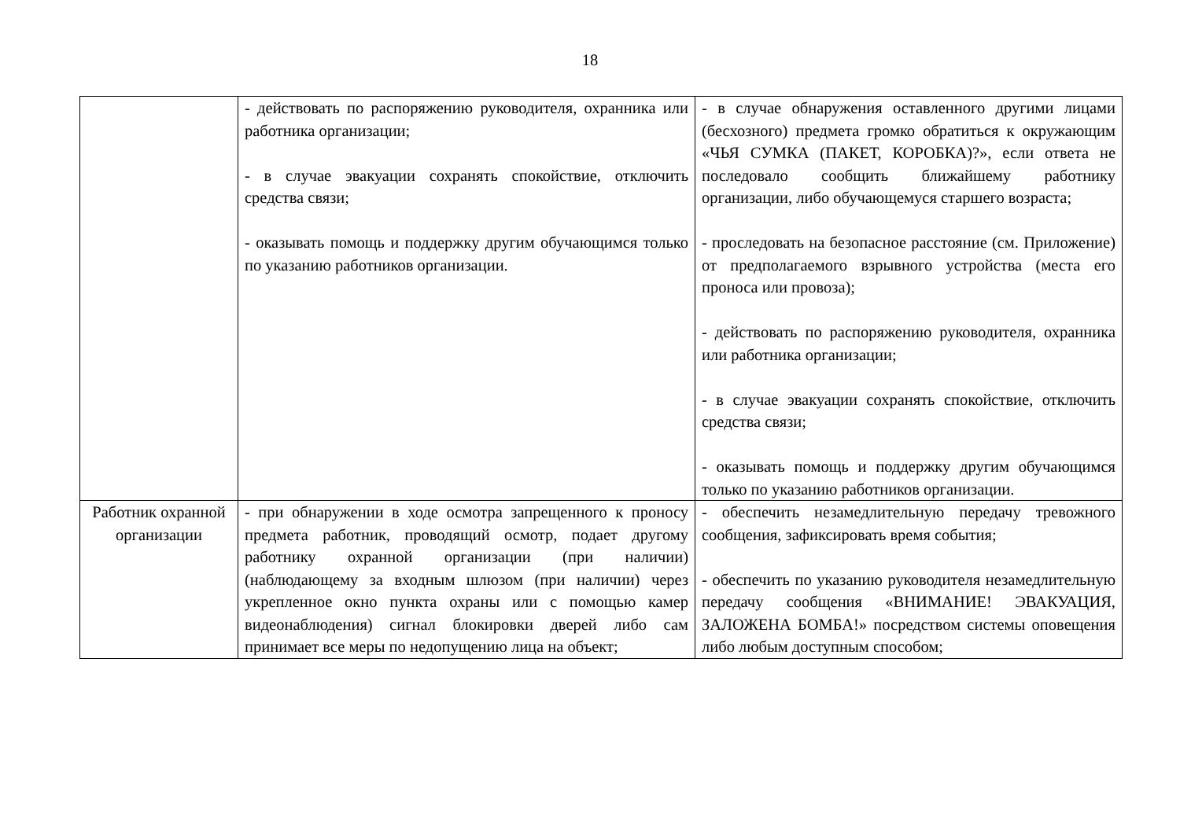18
| | - действовать по распоряжению руководителя, охранника или работника организации; - в случае эвакуации сохранять спокойствие, отключить средства связи; - оказывать помощь и поддержку другим обучающимся только по указанию работников организации. | - в случае обнаружения оставленного другими лицами (бесхозного) предмета громко обратиться к окружающим «ЧЬЯ СУМКА (ПАКЕТ, КОРОБКА)?», если ответа не последовало сообщить ближайшему работнику организации, либо обучающемуся старшего возраста; - проследовать на безопасное расстояние (см. Приложение) от предполагаемого взрывного устройства (места его проноса или провоза); - действовать по распоряжению руководителя, охранника или работника организации; - в случае эвакуации сохранять спокойствие, отключить средства связи; - оказывать помощь и поддержку другим обучающимся только по указанию работников организации. |
| Работник охранной организации | - при обнаружении в ходе осмотра запрещенного к проносу предмета работник, проводящий осмотр, подает другому работнику охранной организации (при наличии) (наблюдающему за входным шлюзом (при наличии) через укрепленное окно пункта охраны или с помощью камер видеонаблюдения) сигнал блокировки дверей либо сам принимает все меры по недопущению лица на объект; | - обеспечить незамедлительную передачу тревожного сообщения, зафиксировать время события; - обеспечить по указанию руководителя незамедлительную передачу сообщения «ВНИМАНИЕ! ЭВАКУАЦИЯ, ЗАЛОЖЕНА БОМБА!» посредством системы оповещения либо любым доступным способом; |